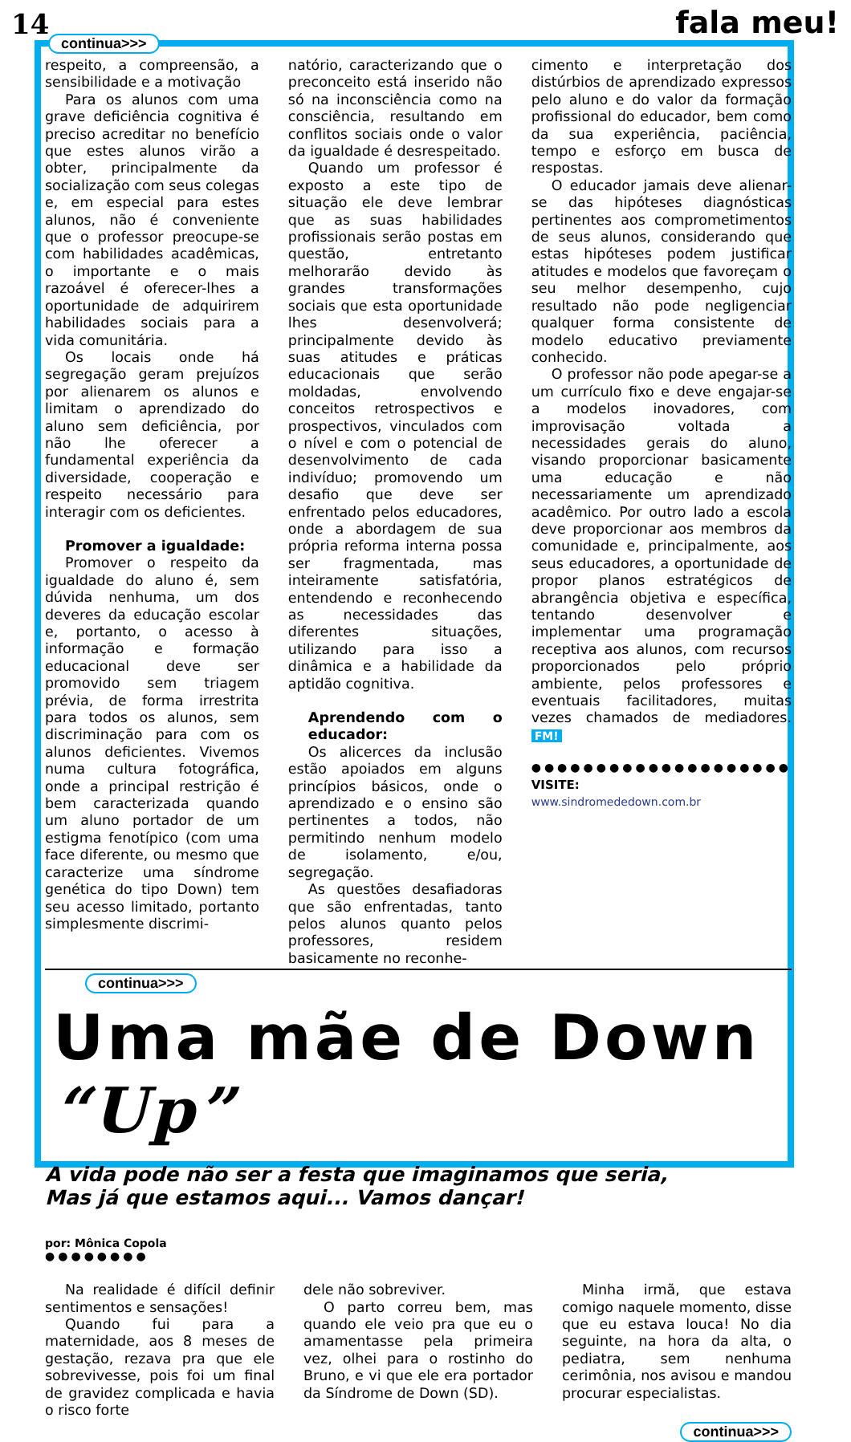14 fala meu!
continua>>>
respeito, a compreensão, a sensibilidade e a motivação
Para os alunos com uma grave deficiência cognitiva é preciso acreditar no benefício que estes alunos virão a obter, principalmente da socialização com seus colegas e, em especial para estes alunos, não é conveniente que o professor preocupe-se com habilidades acadêmicas, o importante e o mais razoável é oferecer-lhes a oportunidade de adquirirem habilidades sociais para a vida comunitária.
Os locais onde há segregação geram prejuízos por alienarem os alunos e limitam o aprendizado do aluno sem deficiência, por não lhe oferecer a fundamental experiência da diversidade, cooperação e respeito necessário para interagir com os deficientes.
Promover a igualdade:
Promover o respeito da igualdade do aluno é, sem dúvida nenhuma, um dos deveres da educação escolar e, portanto, o acesso à informação e formação educacional deve ser promovido sem triagem prévia, de forma irrestrita para todos os alunos, sem discriminação para com os alunos deficientes. Vivemos numa cultura fotográfica, onde a principal restrição é bem caracterizada quando um aluno portador de um estigma fenotípico (com uma face diferente, ou mesmo que caracterize uma síndrome genética do tipo Down) tem seu acesso limitado, portanto simplesmente discrimi-
natório, caracterizando que o preconceito está inserido não só na inconsciência como na consciência, resultando em conflitos sociais onde o valor da igualdade é desrespeitado.
Quando um professor é exposto a este tipo de situação ele deve lembrar que as suas habilidades profissionais serão postas em questão, entretanto melhorarão devido às grandes transformações sociais que esta oportunidade lhes desenvolverá; principalmente devido às suas atitudes e práticas educacionais que serão moldadas, envolvendo conceitos retrospectivos e prospectivos, vinculados com o nível e com o potencial de desenvolvimento de cada indivíduo; promovendo um desafio que deve ser enfrentado pelos educadores, onde a abordagem de sua própria reforma interna possa ser fragmentada, mas inteiramente satisfatória, entendendo e reconhecendo as necessidades das diferentes situações, utilizando para isso a dinâmica e a habilidade da aptidão cognitiva.
Aprendendo com o educador:
Os alicerces da inclusão estão apoiados em alguns princípios básicos, onde o aprendizado e o ensino são pertinentes a todos, não permitindo nenhum modelo de isolamento, e/ou, segregação.
As questões desafiadoras que são enfrentadas, tanto pelos alunos quanto pelos professores, residem basicamente no reconhe-
cimento e interpretação dos distúrbios de aprendizado expressos pelo aluno e do valor da formação profissional do educador, bem como da sua experiência, paciência, tempo e esforço em busca de respostas.
O educador jamais deve alienar-se das hipóteses diagnósticas pertinentes aos comprometimentos de seus alunos, considerando que estas hipóteses podem justificar atitudes e modelos que favoreçam o seu melhor desempenho, cujo resultado não pode negligenciar qualquer forma consistente de modelo educativo previamente conhecido.
O professor não pode apegar-se a um currículo fixo e deve engajar-se a modelos inovadores, com improvisação voltada a necessidades gerais do aluno, visando proporcionar basicamente uma educação e não necessariamente um aprendizado acadêmico. Por outro lado a escola deve proporcionar aos membros da comunidade e, principalmente, aos seus educadores, a oportunidade de propor planos estratégicos de abrangência objetiva e específica, tentando desenvolver e implementar uma programação receptiva aos alunos, com recursos proporcionados pelo próprio ambiente, pelos professores e eventuais facilitadores, muitas vezes chamados de mediadores. FM!
●●●●●●●●●●●●●●●●●●●●
VISITE:
www.sindromededown.com.br
continua>>>
Uma mãe de Down “Up”
A vida pode não ser a festa que imaginamos que seria,
Mas já que estamos aqui... Vamos dançar!
por: Mônica Copola
●●●●●●●●
Na realidade é difícil definir sentimentos e sensações!
Quando fui para a maternidade, aos 8 meses de gestação, rezava pra que ele sobrevivesse, pois foi um final de gravidez complicada e havia o risco forte
dele não sobreviver.
O parto correu bem, mas quando ele veio pra que eu o amamentasse pela primeira vez, olhei para o rostinho do Bruno, e vi que ele era portador da Síndrome de Down (SD).
Minha irmã, que estava comigo naquele momento, disse que eu estava louca! No dia seguinte, na hora da alta, o pediatra, sem nenhuma cerimônia, nos avisou e mandou procurar especialistas.
continua>>>